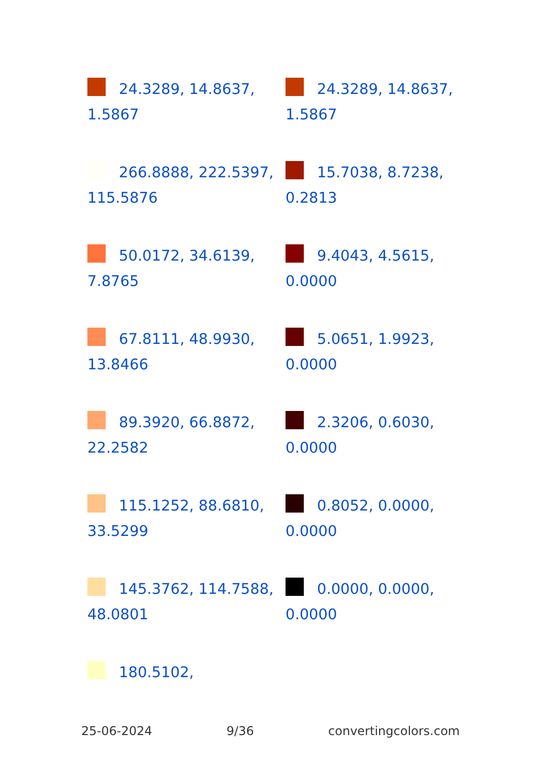24.3289, 14.8637, 1.5867
24.3289, 14.8637, 1.5867
266.8888, 222.5397, 115.5876
15.7038, 8.7238, 0.2813
50.0172, 34.6139, 7.8765
9.4043, 4.5615, 0.0000
67.8111, 48.9930, 13.8466
5.0651, 1.9923, 0.0000
89.3920, 66.8872, 22.2582
2.3206, 0.6030, 0.0000
115.1252, 88.6810, 33.5299
0.8052, 0.0000, 0.0000
145.3762, 114.7588, 48.0801
0.0000, 0.0000, 0.0000
180.5102,
25-06-2024 9/36 convertingcolors.com